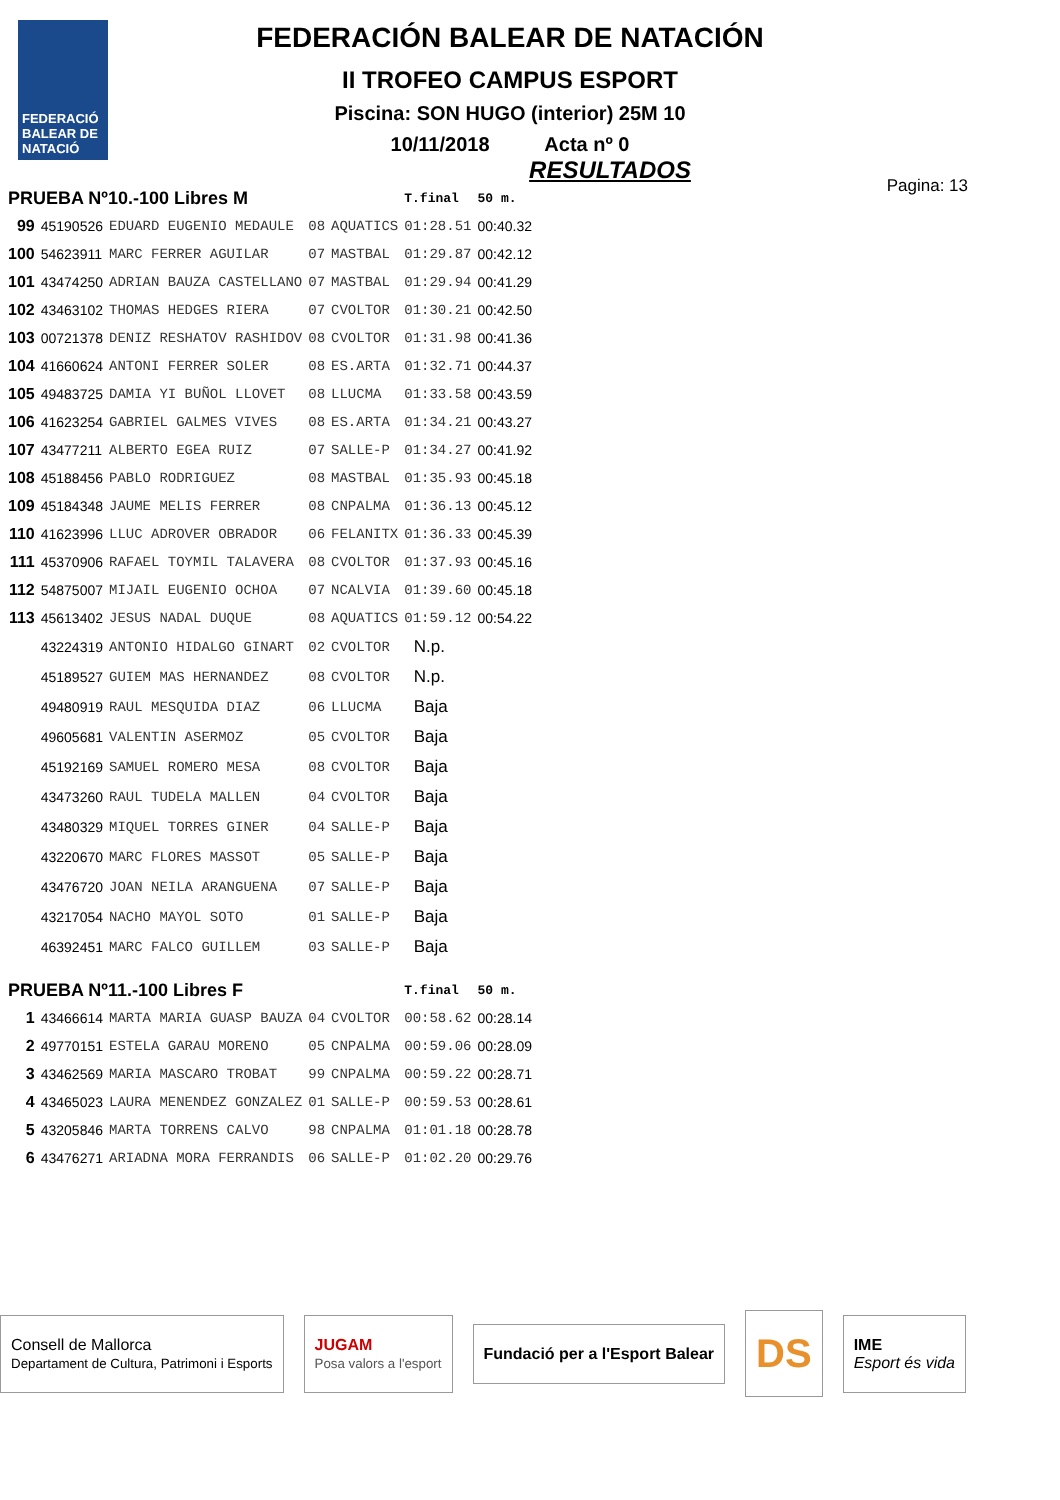FEDERACIÓ BALEAR DE NATACIÓ
FEDERACIÓN BALEAR DE NATACIÓN
II TROFEO CAMPUS ESPORT
Piscina: SON HUGO (interior) 25M 10
10/11/2018 Acta nº 0
RESULTADOS
Pagina: 13
| PRUEBA Nº10.-100 Libres M | | | | | T.final | 50 m. |
| --- | --- | --- | --- | --- | --- | --- |
| 99 | 45190526 | EDUARD EUGENIO MEDAULE | 08 | AQUATICS | 01:28.51 | 00:40.32 |
| 100 | 54623911 | MARC FERRER AGUILAR | 07 | MASTBAL | 01:29.87 | 00:42.12 |
| 101 | 43474250 | ADRIAN BAUZA CASTELLANO | 07 | MASTBAL | 01:29.94 | 00:41.29 |
| 102 | 43463102 | THOMAS HEDGES RIERA | 07 | CVOLTOR | 01:30.21 | 00:42.50 |
| 103 | 00721378 | DENIZ RESHATOV RASHIDOV | 08 | CVOLTOR | 01:31.98 | 00:41.36 |
| 104 | 41660624 | ANTONI FERRER SOLER | 08 | ES.ARTA | 01:32.71 | 00:44.37 |
| 105 | 49483725 | DAMIA YI BUÑOL LLOVET | 08 | LLUCMA | 01:33.58 | 00:43.59 |
| 106 | 41623254 | GABRIEL GALMES VIVES | 08 | ES.ARTA | 01:34.21 | 00:43.27 |
| 107 | 43477211 | ALBERTO EGEA RUIZ | 07 | SALLE-P | 01:34.27 | 00:41.92 |
| 108 | 45188456 | PABLO RODRIGUEZ | 08 | MASTBAL | 01:35.93 | 00:45.18 |
| 109 | 45184348 | JAUME MELIS FERRER | 08 | CNPALMA | 01:36.13 | 00:45.12 |
| 110 | 41623996 | LLUC ADROVER OBRADOR | 06 | FELANITX | 01:36.33 | 00:45.39 |
| 111 | 45370906 | RAFAEL TOYMIL TALAVERA | 08 | CVOLTOR | 01:37.93 | 00:45.16 |
| 112 | 54875007 | MIJAIL EUGENIO OCHOA | 07 | NCALVIA | 01:39.60 | 00:45.18 |
| 113 | 45613402 | JESUS NADAL DUQUE | 08 | AQUATICS | 01:59.12 | 00:54.22 |
| | 43224319 | ANTONIO HIDALGO GINART | 02 | CVOLTOR | N.p. | |
| | 45189527 | GUIEM MAS HERNANDEZ | 08 | CVOLTOR | N.p. | |
| | 49480919 | RAUL MESQUIDA DIAZ | 06 | LLUCMA | Baja | |
| | 49605681 | VALENTIN ASERMOZ | 05 | CVOLTOR | Baja | |
| | 45192169 | SAMUEL ROMERO MESA | 08 | CVOLTOR | Baja | |
| | 43473260 | RAUL TUDELA MALLEN | 04 | CVOLTOR | Baja | |
| | 43480329 | MIQUEL TORRES GINER | 04 | SALLE-P | Baja | |
| | 43220670 | MARC FLORES MASSOT | 05 | SALLE-P | Baja | |
| | 43476720 | JOAN NEILA ARANGUENA | 07 | SALLE-P | Baja | |
| | 43217054 | NACHO MAYOL SOTO | 01 | SALLE-P | Baja | |
| | 46392451 | MARC FALCO GUILLEM | 03 | SALLE-P | Baja | |
| PRUEBA Nº11.-100 Libres F | | | | | T.final | 50 m. |
| 1 | 43466614 | MARTA MARIA GUASP BAUZA | 04 | CVOLTOR | 00:58.62 | 00:28.14 |
| 2 | 49770151 | ESTELA GARAU MORENO | 05 | CNPALMA | 00:59.06 | 00:28.09 |
| 3 | 43462569 | MARIA MASCARO TROBAT | 99 | CNPALMA | 00:59.22 | 00:28.71 |
| 4 | 43465023 | LAURA MENENDEZ GONZALEZ | 01 | SALLE-P | 00:59.53 | 00:28.61 |
| 5 | 43205846 | MARTA TORRENS CALVO | 98 | CNPALMA | 01:01.18 | 00:28.78 |
| 6 | 43476271 | ARIADNA MORA FERRANDIS | 06 | SALLE-P | 01:02.20 | 00:29.76 |
Consell de Mallorca
Departament de Cultura, Patrimoni i Esports
JUGAM
Posa valors a l'esport
Fundació per a l'Esport Balear
DS
IME
Esport és vida